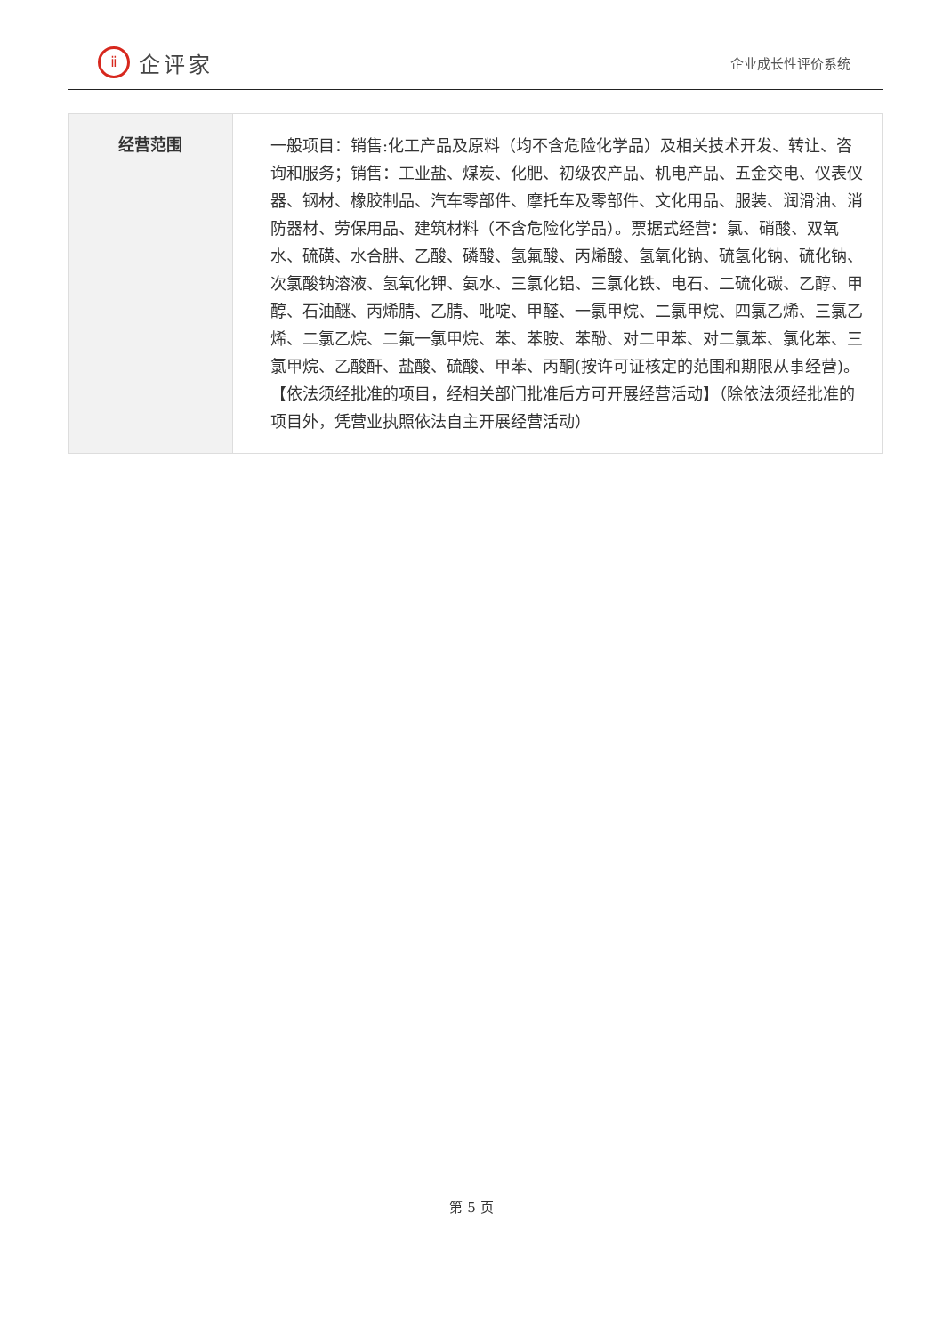ⅱ
企评家
企业成长性评价系统
| 经营范围 | 一般项目：销售:化工产品及原料（均不含危险化学品）及相关技术开发、转让、咨询和服务；销售：工业盐、煤炭、化肥、初级农产品、机电产品、五金交电、仪表仪器、钢材、橡胶制品、汽车零部件、摩托车及零部件、文化用品、服装、润滑油、消防器材、劳保用品、建筑材料（不含危险化学品）。票据式经营：氯、硝酸、双氧水、硫磺、水合肼、乙酸、磷酸、氢氟酸、丙烯酸、氢氧化钠、硫氢化钠、硫化钠、次氯酸钠溶液、氢氧化钾、氨水、三氯化铝、三氯化铁、电石、二硫化碳、乙醇、甲醇、石油醚、丙烯腈、乙腈、吡啶、甲醛、一氯甲烷、二氯甲烷、四氯乙烯、三氯乙烯、二氯乙烷、二氟一氯甲烷、苯、苯胺、苯酚、对二甲苯、对二氯苯、氯化苯、三氯甲烷、乙酸酐、盐酸、硫酸、甲苯、丙酮(按许可证核定的范围和期限从事经营)。【依法须经批准的项目，经相关部门批准后方可开展经营活动】（除依法须经批准的项目外，凭营业执照依法自主开展经营活动） |
第 5 页